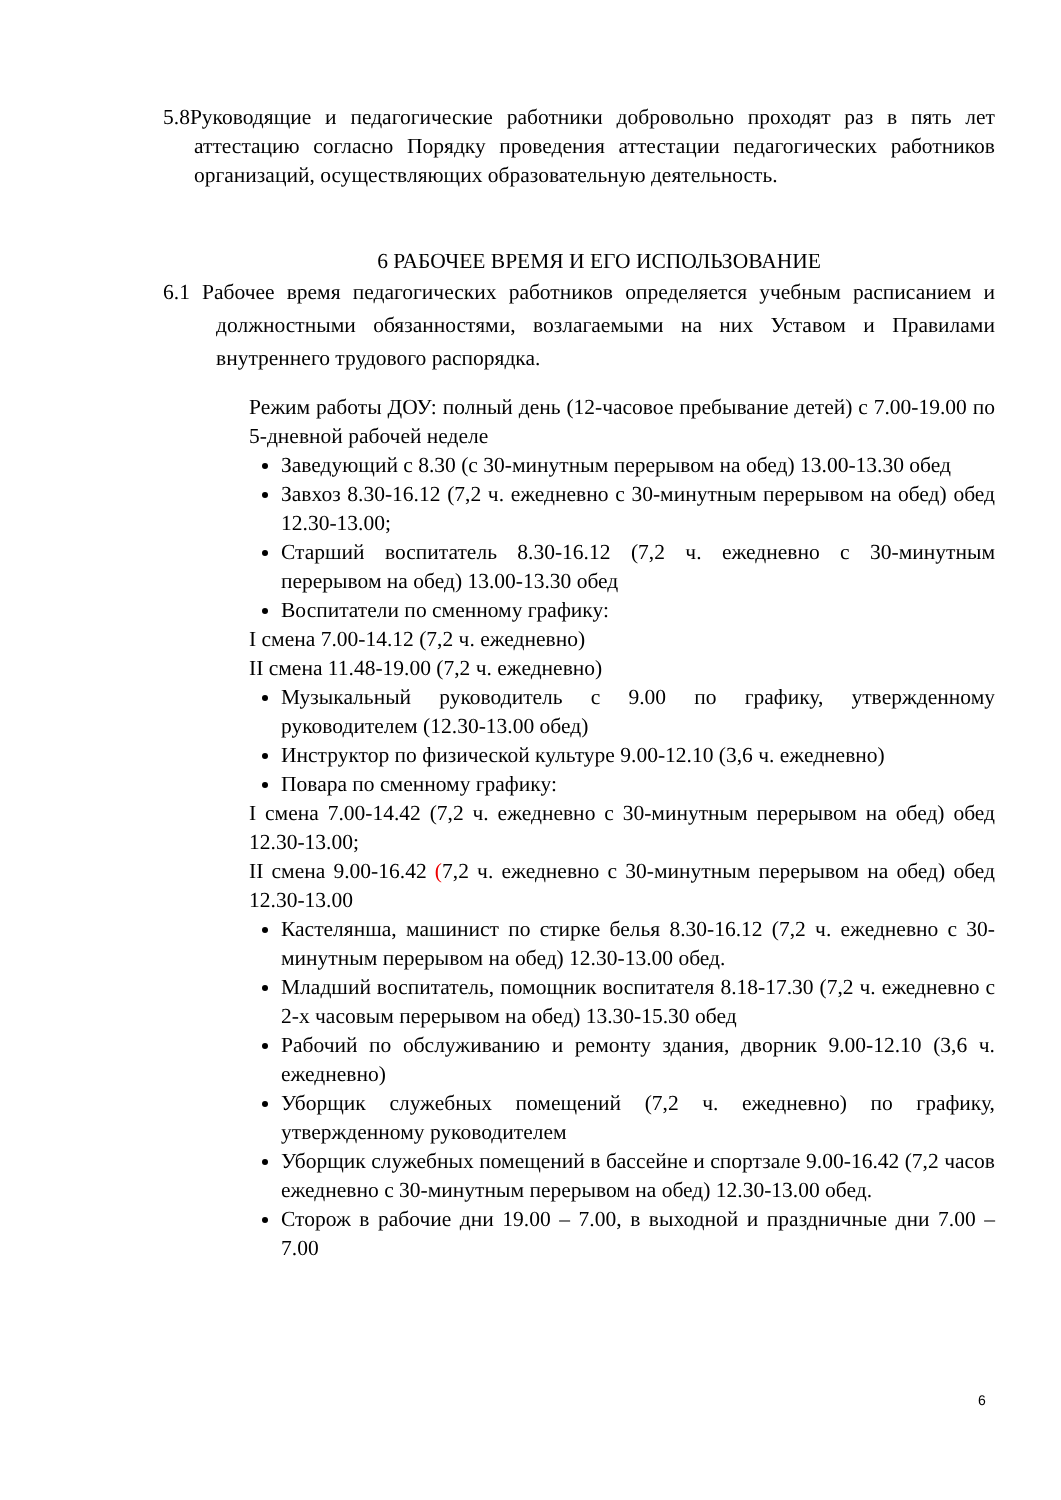5.8Руководящие и педагогические работники добровольно проходят раз в пять лет аттестацию согласно Порядку проведения аттестации педагогических работников организаций, осуществляющих образовательную деятельность.
6 РАБОЧЕЕ ВРЕМЯ И ЕГО ИСПОЛЬЗОВАНИЕ
6.1 Рабочее время педагогических работников определяется учебным расписанием и должностными обязанностями, возлагаемыми на них Уставом и Правилами внутреннего трудового распорядка.
Режим работы ДОУ: полный день (12-часовое пребывание детей) с 7.00-19.00 по 5-дневной рабочей неделе
Заведующий с 8.30 (с 30-минутным перерывом на обед) 13.00-13.30 обед
Завхоз 8.30-16.12 (7,2 ч. ежедневно с 30-минутным перерывом на обед) обед 12.30-13.00;
Старший воспитатель 8.30-16.12 (7,2 ч. ежедневно с 30-минутным перерывом на обед) 13.00-13.30 обед
Воспитатели по сменному графику:
I смена 7.00-14.12 (7,2 ч. ежедневно)
II смена 11.48-19.00 (7,2 ч. ежедневно)
Музыкальный руководитель с 9.00 по графику, утвержденному руководителем (12.30-13.00 обед)
Инструктор по физической культуре 9.00-12.10 (3,6 ч. ежедневно)
Повара по сменному графику:
I смена 7.00-14.42 (7,2 ч. ежедневно с 30-минутным перерывом на обед) обед 12.30-13.00;
II смена 9.00-16.42 (7,2 ч. ежедневно с 30-минутным перерывом на обед) обед 12.30-13.00
Кастелянша, машинист по стирке белья 8.30-16.12 (7,2 ч. ежедневно с 30-минутным перерывом на обед) 12.30-13.00 обед.
Младший воспитатель, помощник воспитателя 8.18-17.30 (7,2 ч. ежедневно с 2-х часовым перерывом на обед) 13.30-15.30 обед
Рабочий по обслуживанию и ремонту здания, дворник 9.00-12.10 (3,6 ч. ежедневно)
Уборщик служебных помещений (7,2 ч. ежедневно) по графику, утвержденному руководителем
Уборщик служебных помещений в бассейне и спортзале 9.00-16.42 (7,2 часов ежедневно с 30-минутным перерывом на обед) 12.30-13.00 обед.
Сторож в рабочие дни 19.00 – 7.00, в выходной и праздничные дни 7.00 – 7.00
6